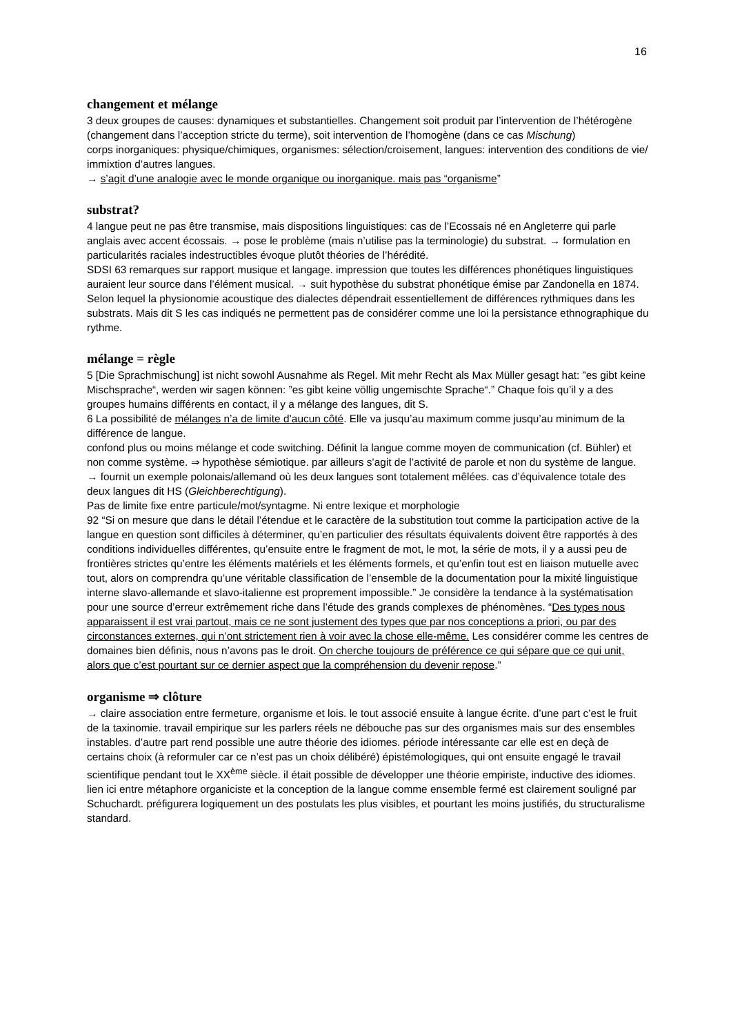16
changement et mélange
3 deux groupes de causes: dynamiques et substantielles. Changement soit produit par l’intervention de l’hétérogène (changement dans l’acception stricte du terme), soit intervention de l’homogène (dans ce cas Mischung)
corps inorganiques: physique/chimiques, organismes: sélection/croisement, langues: intervention des conditions de vie/ immixtion d’autres langues.
→ s’agit d’une analogie avec le monde organique ou inorganique. mais pas “organisme”
substrat?
4 langue peut ne pas être transmise, mais dispositions linguistiques: cas de l’Ecossais né en Angleterre qui parle anglais avec accent écossais. → pose le problème (mais n’utilise pas la terminologie) du substrat. → formulation en particularités raciales indestructibles évoque plutôt théories de l’hérédité.
SDSI 63 remarques sur rapport musique et langage. impression que toutes les différences phonétiques linguistiques auraient leur source dans l’élément musical. → suit hypothèse du substrat phonétique émise par Zandonella en 1874. Selon lequel la physionomie acoustique des dialectes dépendrait essentiellement de différences rythmiques dans les substrats. Mais dit S les cas indiqués ne permettent pas de considérer comme une loi la persistance ethnographique du rythme.
mélange = règle
5 [Die Sprachmischung] ist nicht sowohl Ausnahme als Regel. Mit mehr Recht als Max Müller gesagt hat: ”es gibt keine Mischsprache“, werden wir sagen können: ”es gibt keine völlig ungemischte Sprache“.” Chaque fois qu’il y a des groupes humains différents en contact, il y a mélange des langues, dit S.
6 La possibilité de mélanges n’a de limite d’aucun côté. Elle va jusqu’au maximum comme jusqu’au minimum de la différence de langue.
confond plus ou moins mélange et code switching. Définit la langue comme moyen de communication (cf. Bühler) et non comme système. ⇒ hypothèse sémiotique. par ailleurs s’agit de l’activité de parole et non du système de langue. → fournit un exemple polonais/allemand où les deux langues sont totalement mêlées. cas d’équivalence totale des deux langues dit HS (Gleichberechtigung).
Pas de limite fixe entre particule/mot/syntagme. Ni entre lexique et morphologie
92 “Si on mesure que dans le détail l’étendue et le caractère de la substitution tout comme la participation active de la langue en question sont difficiles à déterminer, qu’en particulier des résultats équivalents doivent être rapportés à des conditions individuelles différentes, qu’ensuite entre le fragment de mot, le mot, la série de mots, il y a aussi peu de frontières strictes qu’entre les éléments matériels et les éléments formels, et qu’enfin tout est en liaison mutuelle avec tout, alors on comprendra qu’une véritable classification de l’ensemble de la documentation pour la mixité linguistique interne slavo-allemande et slavo-italienne est proprement impossible.” Je considère la tendance à la systématisation pour une source d’erreur extrêmement riche dans l’étude des grands complexes de phénomènes. “Des types nous apparaissent il est vrai partout, mais ce ne sont justement des types que par nos conceptions a priori, ou par des circonstances externes, qui n’ont strictement rien à voir avec la chose elle-même. Les considérer comme les centres de domaines bien définis, nous n’avons pas le droit. On cherche toujours de préférence ce qui sépare que ce qui unit, alors que c’est pourtant sur ce dernier aspect que la compréhension du devenir repose.”
organisme ⇒ clôture
→ claire association entre fermeture, organisme et lois. le tout associé ensuite à langue écrite. d’une part c’est le fruit de la taxinomie. travail empirique sur les parlers réels ne débouche pas sur des organismes mais sur des ensembles instables. d’autre part rend possible une autre théorie des idiomes. période intéressante car elle est en deçà de certains choix (à reformuler car ce n’est pas un choix délibéré) épistémologiques, qui ont ensuite engagé le travail scientifique pendant tout le XX<sup>ème</sup> siècle. il était possible de développer une théorie empiriste, inductive des idiomes. lien ici entre métaphore organiciste et la conception de la langue comme ensemble fermé est clairement souligné par Schuchardt. préfigurera logiquement un des postulats les plus visibles, et pourtant les moins justifiés, du structuralisme standard.